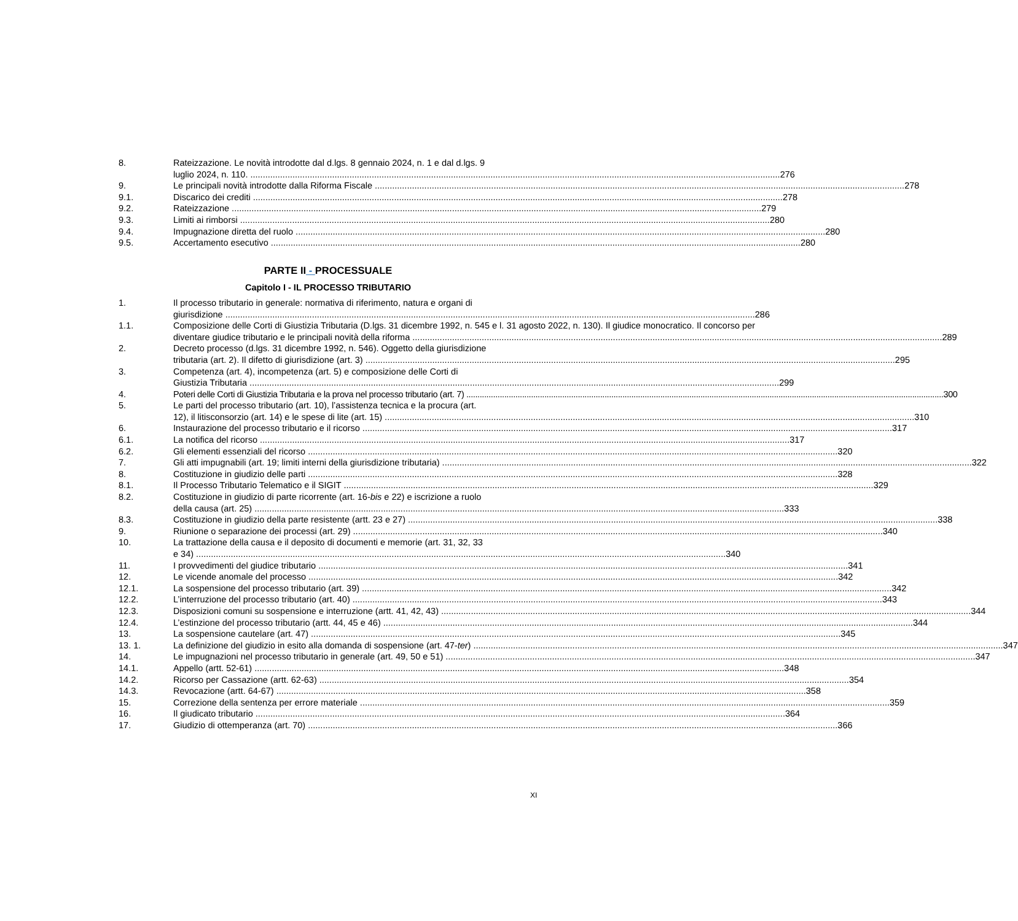8. Rateizzazione. Le novità introdotte dal d.lgs. 8 gennaio 2024, n. 1 e dal d.lgs. 9
luglio 2024, n. 110. 276
9. Le principali novità introdotte dalla Riforma Fiscale 278
9.1. Discarico dei crediti 278
9.2. Rateizzazione 279
9.3. Limiti ai rimborsi 280
9.4. Impugnazione diretta del ruolo 280
9.5. Accertamento esecutivo 280
PARTE II - PROCESSUALE
Capitolo I - IL PROCESSO TRIBUTARIO
1. Il processo tributario in generale: normativa di riferimento, natura e organi di
giurisdizione 286
1.1. Composizione delle Corti di Giustizia Tributaria (D.lgs. 31 dicembre 1992, n. 545 e l. 31 agosto 2022, n. 130). Il giudice monocratico. Il concorso per
diventare giudice tributario e le principali novità della riforma 289
2. Decreto processo (d.lgs. 31 dicembre 1992, n. 546). Oggetto della giurisdizione
tributaria (art. 2). Il difetto di giurisdizione (art. 3) 295
3. Competenza (art. 4), incompetenza (art. 5) e composizione delle Corti di
Giustizia Tributaria 299
4. Poteri delle Corti di Giustizia Tributaria e la prova nel processo tributario (art. 7) 300
5. Le parti del processo tributario (art. 10), l’assistenza tecnica e la procura (art.
12), il litisconsorzio (art. 14) e le spese di lite (art. 15) 310
6. Instaurazione del processo tributario e il ricorso 317
6.1. La notifica del ricorso 317
6.2. Gli elementi essenziali del ricorso 320
7. Gli atti impugnabili (art. 19; limiti interni della giurisdizione tributaria) 322
8. Costituzione in giudizio delle parti 328
8.1. Il Processo Tributario Telematico e il SIGIT 329
8.2. Costituzione in giudizio di parte ricorrente (art. 16-bis e 22) e iscrizione a ruolo
della causa (art. 25) 333
8.3. Costituzione in giudizio della parte resistente (artt. 23 e 27) 338
9. Riunione o separazione dei processi (art. 29) 340
10. La trattazione della causa e il deposito di documenti e memorie (art. 31, 32, 33
e 34) 340
11. I provvedimenti del giudice tributario 341
12. Le vicende anomale del processo 342
12.1. La sospensione del processo tributario (art. 39) 342
12.2. L’interruzione del processo tributario (art. 40) 343
12.3. Disposizioni comuni su sospensione e interruzione (artt. 41, 42, 43) 344
12.4. L’estinzione del processo tributario (artt. 44, 45 e 46) 344
13. La sospensione cautelare (art. 47) 345
13. 1. La definizione del giudizio in esito alla domanda di sospensione (art. 47-ter) 347
14. Le impugnazioni nel processo tributario in generale (art. 49, 50 e 51) 347
14.1. Appello (artt. 52-61) 348
14.2. Ricorso per Cassazione (artt. 62-63) 354
14.3. Revocazione (artt. 64-67) 358
15. Correzione della sentenza per errore materiale 359
16. Il giudicato tributario 364
17. Giudizio di ottemperanza (art. 70) 366
XI